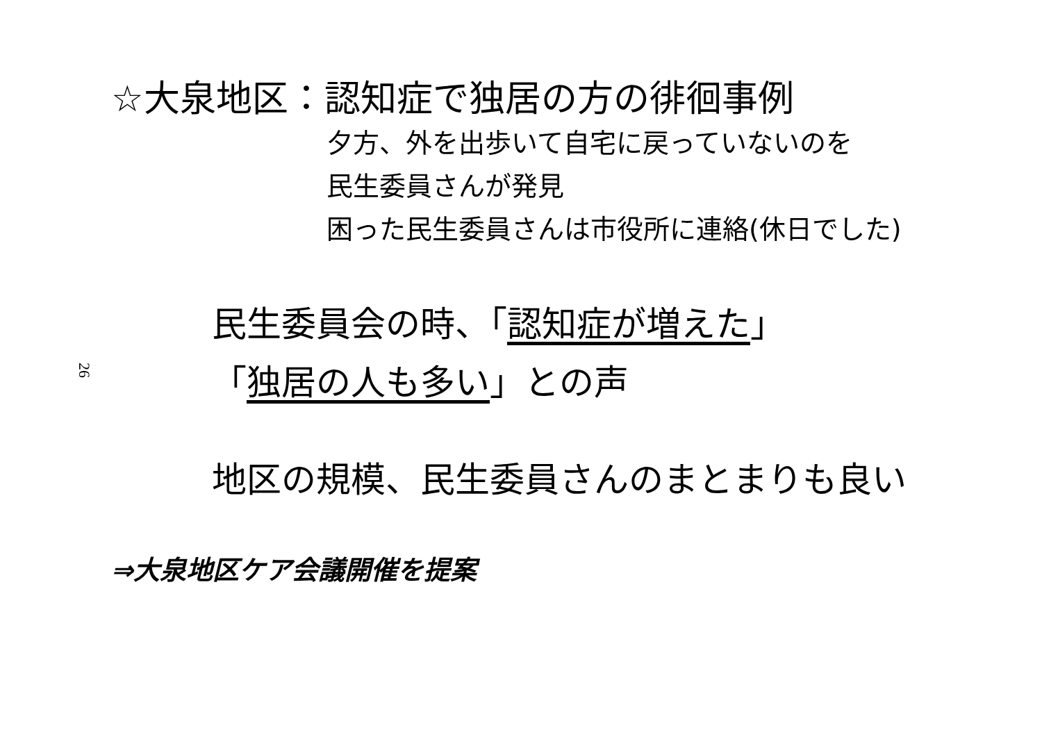☆大泉地区：認知症で独居の方の徘徊事例
夕方、外を出歩いて自宅に戻っていないのを
民生委員さんが発見
困った民生委員さんは市役所に連絡(休日でした)
26
民生委員会の時、「認知症が増えた」
「独居の人も多い」との声
地区の規模、民生委員さんのまとまりも良い
⇒大泉地区ケア会議開催を提案